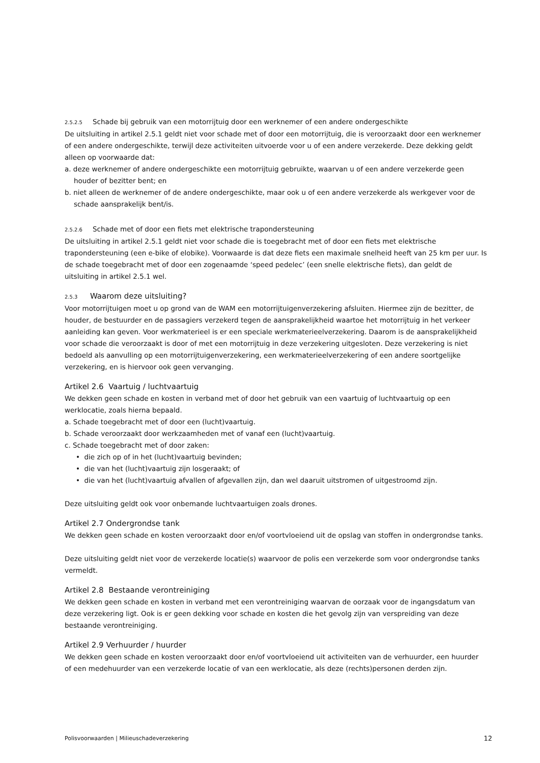2.5.2.5 Schade bij gebruik van een motorrijtuig door een werknemer of een andere ondergeschikte
De uitsluiting in artikel 2.5.1 geldt niet voor schade met of door een motorrijtuig, die is veroorzaakt door een werknemer of een andere ondergeschikte, terwijl deze activiteiten uitvoerde voor u of een andere verzekerde. Deze dekking geldt alleen op voorwaarde dat:
a. deze werknemer of andere ondergeschikte een motorrijtuig gebruikte, waarvan u of een andere verzekerde geen houder of bezitter bent; en
b. niet alleen de werknemer of de andere ondergeschikte, maar ook u of een andere verzekerde als werkgever voor de schade aansprakelijk bent/is.
2.5.2.6 Schade met of door een fiets met elektrische trapondersteuning
De uitsluiting in artikel 2.5.1 geldt niet voor schade die is toegebracht met of door een fiets met elektrische trapondersteuning (een e-bike of elobike). Voorwaarde is dat deze fiets een maximale snelheid heeft van 25 km per uur. Is de schade toegebracht met of door een zogenaamde ‘speed pedelec’ (een snelle elektrische fiets), dan geldt de uitsluiting in artikel 2.5.1 wel.
2.5.3 Waarom deze uitsluiting?
Voor motorrijtuigen moet u op grond van de WAM een motorrijtuigenverzekering afsluiten. Hiermee zijn de bezitter, de houder, de bestuurder en de passagiers verzekerd tegen de aansprakelijkheid waartoe het motorrijtuig in het verkeer aanleiding kan geven. Voor werkmaterieel is er een speciale werkmaterieelverzekering. Daarom is de aansprakelijkheid voor schade die veroorzaakt is door of met een motorrijtuig in deze verzekering uitgesloten. Deze verzekering is niet bedoeld als aanvulling op een motorrijtuigenverzekering, een werkmaterieelverzekering of een andere soortgelijke verzekering, en is hiervoor ook geen vervanging.
Artikel 2.6 Vaartuig / luchtvaartuig
We dekken geen schade en kosten in verband met of door het gebruik van een vaartuig of luchtvaartuig op een werklocatie, zoals hierna bepaald.
a. Schade toegebracht met of door een (lucht)vaartuig.
b. Schade veroorzaakt door werkzaamheden met of vanaf een (lucht)vaartuig.
c. Schade toegebracht met of door zaken:
• die zich op of in het (lucht)vaartuig bevinden;
• die van het (lucht)vaartuig zijn losgeraakt; of
• die van het (lucht)vaartuig afvallen of afgevallen zijn, dan wel daaruit uitstromen of uitgestroomd zijn.
Deze uitsluiting geldt ook voor onbemande luchtvaartuigen zoals drones.
Artikel 2.7 Ondergrondse tank
We dekken geen schade en kosten veroorzaakt door en/of voortvloeiend uit de opslag van stoffen in ondergrondse tanks.
Deze uitsluiting geldt niet voor de verzekerde locatie(s) waarvoor de polis een verzekerde som voor ondergrondse tanks vermeldt.
Artikel 2.8 Bestaande verontreiniging
We dekken geen schade en kosten in verband met een verontreiniging waarvan de oorzaak voor de ingangsdatum van deze verzekering ligt. Ook is er geen dekking voor schade en kosten die het gevolg zijn van verspreiding van deze bestaande verontreiniging.
Artikel 2.9 Verhuurder / huurder
We dekken geen schade en kosten veroorzaakt door en/of voortvloeiend uit activiteiten van de verhuurder, een huurder of een medehuurder van een verzekerde locatie of van een werklocatie, als deze (rechts)personen derden zijn.
Polisvoorwaarden | Milieuschadeverzekering 12